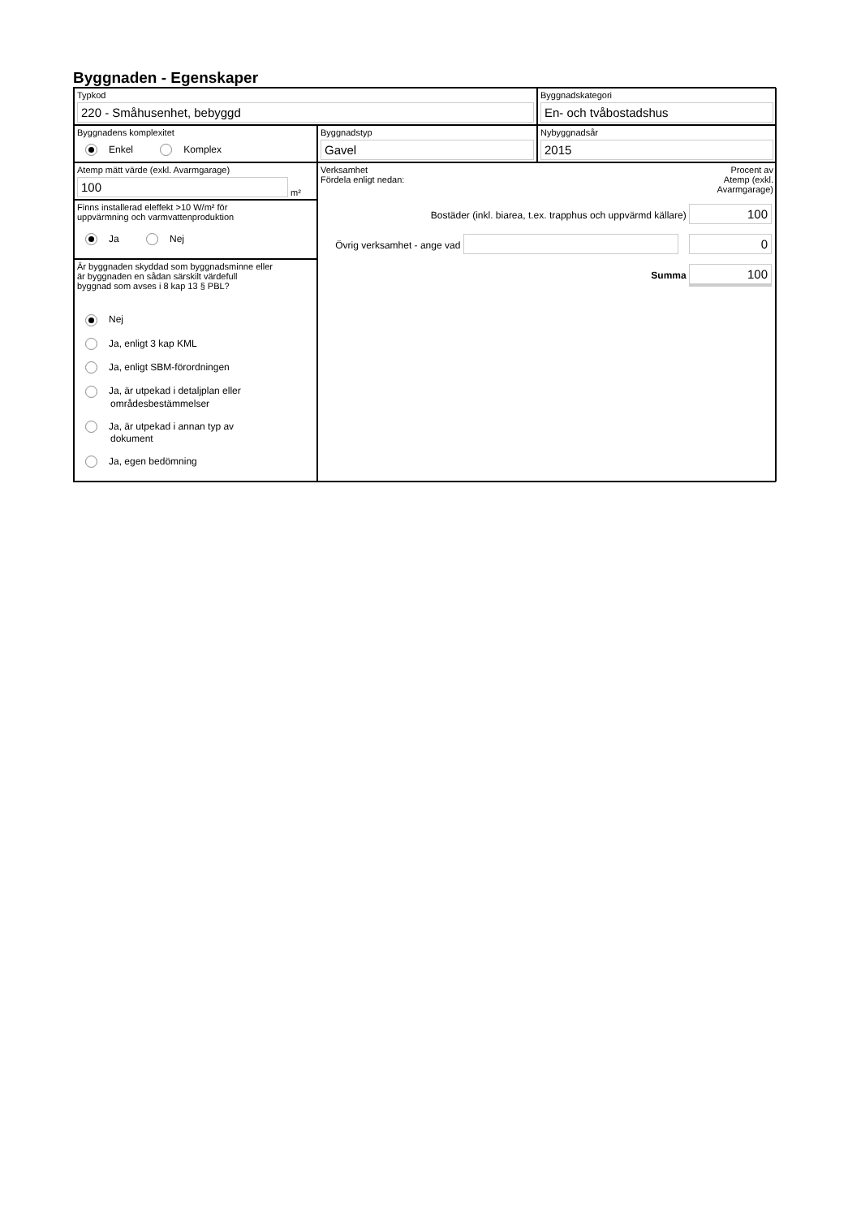Byggnaden - Egenskaper
Typkod
220 - Småhusenhet, bebyggd
Byggnadskategori
En- och tvåbostadshus
Byggnadens komplexitet
Enkel Komplex
Byggnadstyp
Gavel
Nybyggnadsår
2015
Atemp mätt värde (exkl. Avarmgarage)
100
m²
Finns installerad eleffekt >10 W/m² för
uppvärmning och varmvattenproduktion
Ja Nej
Är byggnaden skyddad som byggnadsminne eller
är byggnaden en sådan särskilt värdefull
byggnad som avses i 8 kap 13 § PBL?
Nej
Ja, enligt 3 kap KML
Ja, enligt SBM-förordningen
Ja, är utpekad i detaljplan eller
områdesbestämmelser
Ja, är utpekad i annan typ av
dokument
Ja, egen bedömning
Verksamhet
Fördela enligt nedan:
Procent av
Atemp (exkl.
Avarmgarage)
Bostäder (inkl. biarea, t.ex. trapphus och uppvärmd källare) 100
Övrig verksamhet - ange vad 0
Summa 100